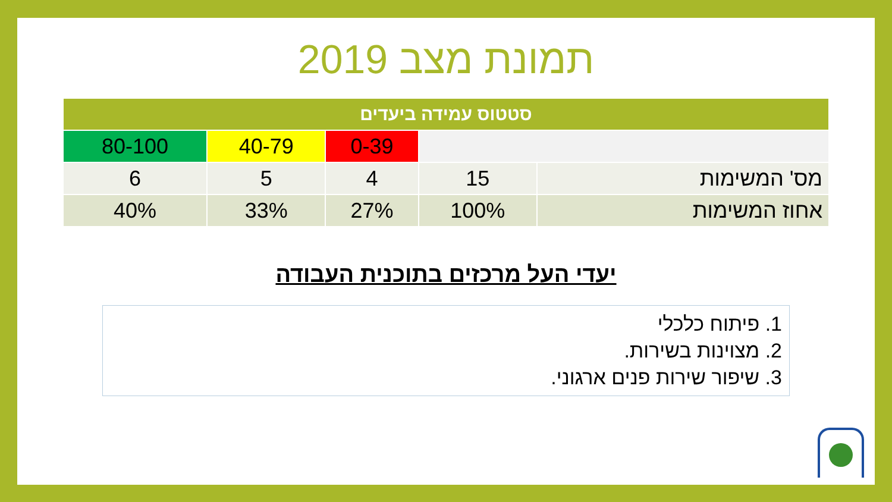תמונת מצב 2019
| סטטוס עמידה ביעדים | | | | |
| --- | --- | --- | --- | --- |
| | | 0-39 | 40-79 | 80-100 |
| מס' המשימות | 15 | 4 | 5 | 6 |
| אחוז המשימות | 100% | 27% | 33% | 40% |
יעדי העל מרכזים בתוכנית העבודה
1. פיתוח כלכלי
2. מצוינות בשירות.
3. שיפור שירות פנים ארגוני.